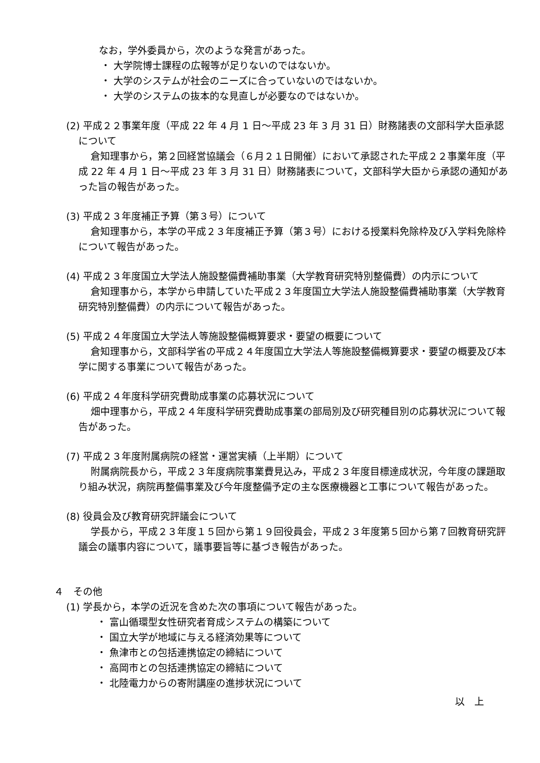なお，学外委員から，次のような発言があった。
・ 大学院博士課程の広報等が足りないのではないか。
・ 大学のシステムが社会のニーズに合っていないのではないか。
・ 大学のシステムの抜本的な見直しが必要なのではないか。
(2) 平成２２事業年度（平成 22 年 4 月 1 日～平成 23 年 3 月 31 日）財務諸表の文部科学大臣承認について
倉知理事から，第２回経営協議会（６月２１日開催）において承認された平成２２事業年度（平成 22 年 4 月 1 日～平成 23 年 3 月 31 日）財務諸表について，文部科学大臣から承認の通知があった旨の報告があった。
(3) 平成２３年度補正予算（第３号）について
倉知理事から，本学の平成２３年度補正予算（第３号）における授業料免除枠及び入学料免除枠について報告があった。
(4) 平成２３年度国立大学法人施設整備費補助事業（大学教育研究特別整備費）の内示について
倉知理事から，本学から申請していた平成２３年度国立大学法人施設整備費補助事業（大学教育研究特別整備費）の内示について報告があった。
(5) 平成２４年度国立大学法人等施設整備概算要求・要望の概要について
倉知理事から，文部科学省の平成２４年度国立大学法人等施設整備概算要求・要望の概要及び本学に関する事業について報告があった。
(6) 平成２４年度科学研究費助成事業の応募状況について
畑中理事から，平成２４年度科学研究費助成事業の部局別及び研究種目別の応募状況について報告があった。
(7) 平成２３年度附属病院の経営・運営実績（上半期）について
附属病院長から，平成２３年度病院事業費見込み，平成２３年度目標達成状況，今年度の課題取り組み状況，病院再整備事業及び今年度整備予定の主な医療機器と工事について報告があった。
(8) 役員会及び教育研究評議会について
学長から，平成２３年度１５回から第１９回役員会，平成２３年度第５回から第７回教育研究評議会の議事内容について，議事要旨等に基づき報告があった。
４　その他
(1) 学長から，本学の近況を含めた次の事項について報告があった。
・ 富山循環型女性研究者育成システムの構築について
・ 国立大学が地域に与える経済効果等について
・ 魚津市との包括連携協定の締結について
・ 高岡市との包括連携協定の締結について
・ 北陸電力からの寄附講座の進捗状況について
以　上